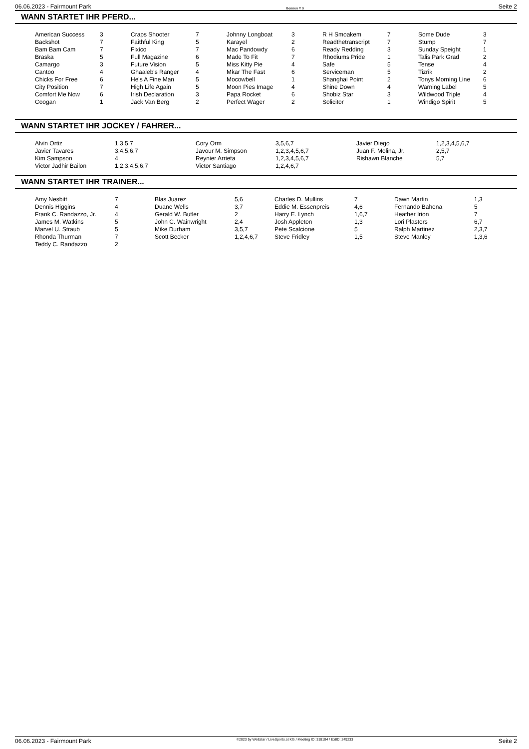06.06.2023 - Fairmount Park Rennen # 9 Seite 2
WANN STARTET IHR PFERD...
| American Success | 3 | Craps Shooter | 7 | Johnny Longboat | 3 | R H Smoakem | 7 | Some Dude | 3 |
| Backshot | 7 | Faithful King | 5 | Karayel | 2 | Readthetranscript | 7 | Stump | 7 |
| Bam Bam Cam | 7 | Fixico | 7 | Mac Pandowdy | 6 | Ready Redding | 3 | Sunday Speight | 1 |
| Braska | 5 | Full Magazine | 6 | Made To Fit | 7 | Rhodiums Pride | 1 | Talis Park Grad | 2 |
| Camargo | 3 | Future Vision | 5 | Miss Kitty Pie | 4 | Safe | 5 | Tense | 4 |
| Cantoo | 4 | Ghaaleb's Ranger | 4 | Mkar The Fast | 6 | Serviceman | 5 | Tizrik | 2 |
| Chicks For Free | 6 | He's A Fine Man | 5 | Mocowbell | 1 | Shanghai Point | 2 | Tonys Morning Line | 6 |
| City Position | 7 | High Life Again | 5 | Moon Pies Image | 4 | Shine Down | 4 | Warning Label | 5 |
| Comfort Me Now | 6 | Irish Declaration | 3 | Papa Rocket | 6 | Shobiz Star | 3 | Wildwood Triple | 4 |
| Coogan | 1 | Jack Van Berg | 2 | Perfect Wager | 2 | Solicitor | 1 | Windigo Spirit | 5 |
WANN STARTET IHR JOCKEY / FAHRER...
| Alvin Ortiz | 1,3,5,7 | Cory Orm | 3,5,6,7 | Javier Diego | 1,2,3,4,5,6,7 |
| Javier Tavares | 3,4,5,6,7 | Javour M. Simpson | 1,2,3,4,5,6,7 | Juan F. Molina, Jr. | 2,5,7 |
| Kim Sampson | 4 | Reynier Arrieta | 1,2,3,4,5,6,7 | Rishawn Blanche | 5,7 |
| Victor Jadhir Bailon | 1,2,3,4,5,6,7 | Victor Santiago | 1,2,4,6,7 | | |
WANN STARTET IHR TRAINER...
| Amy Nesbitt | 7 | Blas Juarez | 5,6 | Charles D. Mullins | 7 | Dawn Martin | 1,3 |
| Dennis Higgins | 4 | Duane Wells | 3,7 | Eddie M. Essenpreis | 4,6 | Fernando Bahena | 5 |
| Frank C. Randazzo, Jr. | 4 | Gerald W. Butler | 2 | Harry E. Lynch | 1,6,7 | Heather Irion | 7 |
| James M. Watkins | 5 | John C. Wainwright | 2,4 | Josh Appleton | 1,3 | Lori Plasters | 6,7 |
| Marvel U. Straub | 5 | Mike Durham | 3,5,7 | Pete Scalcione | 5 | Ralph Martinez | 2,3,7 |
| Rhonda Thurman | 7 | Scott Becker | 1,2,4,6,7 | Steve Fridley | 1,5 | Steve Manley | 1,3,6 |
| Teddy C. Randazzo | 2 | | | | | | |
06.06.2023 - Fairmount Park ©2023 by Wettstar / LiveSports.at KG / Meeting ID: 318104 / ExtID: 249233 Seite 2